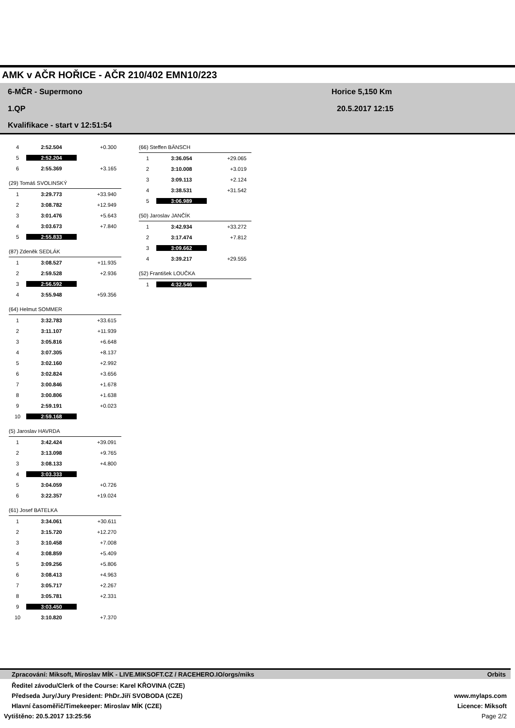AMK v AČR HOŘICE - AČR 210/402 EMN10/223
6-MČR - Supermono Horice 5,150 Km
1.QP 20.5.2017 12:15
Kvalifikace - start v 12:51:54
| 4 | 2:52.504 | +0.300 |
| 5 | 2:52.204 | |
| 6 | 2:55.369 | +3.165 |
| (29) Tomáš SVOLINSKÝ | | |
| 1 | 3:29.773 | +33.940 |
| 2 | 3:08.782 | +12.949 |
| 3 | 3:01.476 | +5.643 |
| 4 | 3:03.673 | +7.840 |
| 5 | 2:55.833 | |
| (87) Zdeněk SEDLÁK | | |
| 1 | 3:08.527 | +11.935 |
| 2 | 2:59.528 | +2.936 |
| 3 | 2:56.592 | |
| 4 | 3:55.948 | +59.356 |
| (64) Helmut SOMMER | | |
| 1 | 3:32.783 | +33.615 |
| 2 | 3:11.107 | +11.939 |
| 3 | 3:05.816 | +6.648 |
| 4 | 3:07.305 | +8.137 |
| 5 | 3:02.160 | +2.992 |
| 6 | 3:02.824 | +3.656 |
| 7 | 3:00.846 | +1.678 |
| 8 | 3:00.806 | +1.638 |
| 9 | 2:59.191 | +0.023 |
| 10 | 2:59.168 | |
| (5) Jaroslav HAVRDA | | |
| 1 | 3:42.424 | +39.091 |
| 2 | 3:13.098 | +9.765 |
| 3 | 3:08.133 | +4.800 |
| 4 | 3:03.333 | |
| 5 | 3:04.059 | +0.726 |
| 6 | 3:22.357 | +19.024 |
| (61) Josef BATELKA | | |
| 1 | 3:34.061 | +30.611 |
| 2 | 3:15.720 | +12.270 |
| 3 | 3:10.458 | +7.008 |
| 4 | 3:08.859 | +5.409 |
| 5 | 3:09.256 | +5.806 |
| 6 | 3:08.413 | +4.963 |
| 7 | 3:05.717 | +2.267 |
| 8 | 3:05.781 | +2.331 |
| 9 | 3:03.450 | |
| 10 | 3:10.820 | +7.370 |
| (66) Steffen BÄNSCH | | |
| 1 | 3:36.054 | +29.065 |
| 2 | 3:10.008 | +3.019 |
| 3 | 3:09.113 | +2.124 |
| 4 | 3:38.531 | +31.542 |
| 5 | 3:06.989 | |
| (50) Jaroslav JANČÍK | | |
| 1 | 3:42.934 | +33.272 |
| 2 | 3:17.474 | +7.812 |
| 3 | 3:09.662 | |
| 4 | 3:39.217 | +29.555 |
| (52) František LOUČKA | | |
| 1 | 4:32.546 | |
Zpracování: Miksoft, Miroslav MÍK - LIVE.MIKSOFT.CZ / RACEHERO.IO/orgs/miks Orbits
Ředitel závodu/Clerk of the Course: Karel KŘOVINA (CZE)
Předseda Jury/Jury President: PhDr.Jiří SVOBODA (CZE) www.mylaps.com
Hlavní časoměřič/Timekeeper: Miroslav MÍK (CZE) Licence: Miksoft
Vytištěno: 20.5.2017 13:25:56 Page 2/2